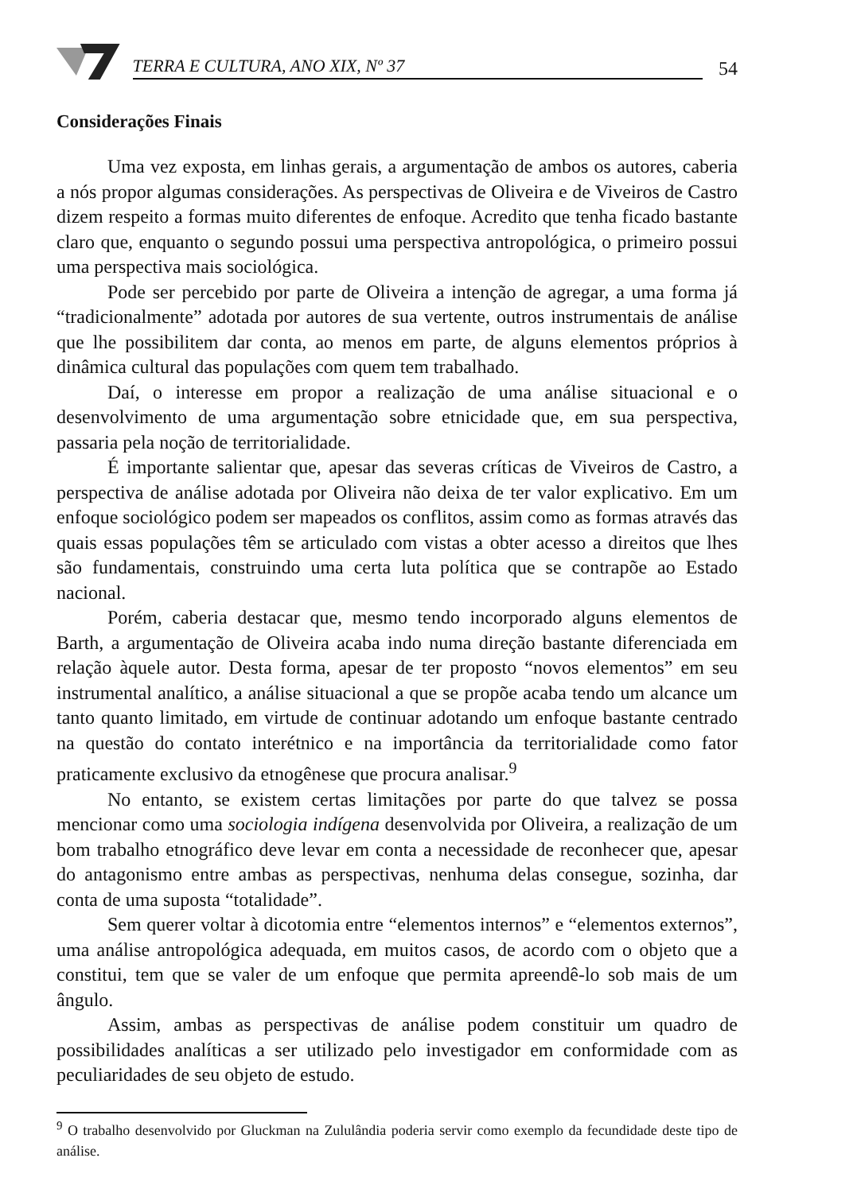TERRA E CULTURA, ANO XIX, Nº 37
54
Considerações Finais
Uma vez exposta, em linhas gerais, a argumentação de ambos os autores, caberia a nós propor algumas considerações. As perspectivas de Oliveira e de Viveiros de Castro dizem respeito a formas muito diferentes de enfoque. Acredito que tenha ficado bastante claro que, enquanto o segundo possui uma perspectiva antropológica, o primeiro possui uma perspectiva mais sociológica.
Pode ser percebido por parte de Oliveira a intenção de agregar, a uma forma já “tradicionalmente” adotada por autores de sua vertente, outros instrumentais de análise que lhe possibilitem dar conta, ao menos em parte, de alguns elementos próprios à dinâmica cultural das populações com quem tem trabalhado.
Daí, o interesse em propor a realização de uma análise situacional e o desenvolvimento de uma argumentação sobre etnicidade que, em sua perspectiva, passaria pela noção de territorialidade.
É importante salientar que, apesar das severas críticas de Viveiros de Castro, a perspectiva de análise adotada por Oliveira não deixa de ter valor explicativo. Em um enfoque sociológico podem ser mapeados os conflitos, assim como as formas através das quais essas populações têm se articulado com vistas a obter acesso a direitos que lhes são fundamentais, construindo uma certa luta política que se contrapõe ao Estado nacional.
Porém, caberia destacar que, mesmo tendo incorporado alguns elementos de Barth, a argumentação de Oliveira acaba indo numa direção bastante diferenciada em relação àquele autor. Desta forma, apesar de ter proposto “novos elementos” em seu instrumental analítico, a análise situacional a que se propõe acaba tendo um alcance um tanto quanto limitado, em virtude de continuar adotando um enfoque bastante centrado na questão do contato interétnico e na importância da territorialidade como fator praticamente exclusivo da etnogênese que procura analisar.<sup>9</sup>
No entanto, se existem certas limitações por parte do que talvez se possa mencionar como uma sociologia indígena desenvolvida por Oliveira, a realização de um bom trabalho etnográfico deve levar em conta a necessidade de reconhecer que, apesar do antagonismo entre ambas as perspectivas, nenhuma delas consegue, sozinha, dar conta de uma suposta “totalidade”.
Sem querer voltar à dicotomia entre “elementos internos” e “elementos externos”, uma análise antropológica adequada, em muitos casos, de acordo com o objeto que a constitui, tem que se valer de um enfoque que permita apreendê-lo sob mais de um ângulo.
Assim, ambas as perspectivas de análise podem constituir um quadro de possibilidades analíticas a ser utilizado pelo investigador em conformidade com as peculiaridades de seu objeto de estudo.
<sup>9</sup> O trabalho desenvolvido por Gluckman na Zululândia poderia servir como exemplo da fecundidade deste tipo de análise.